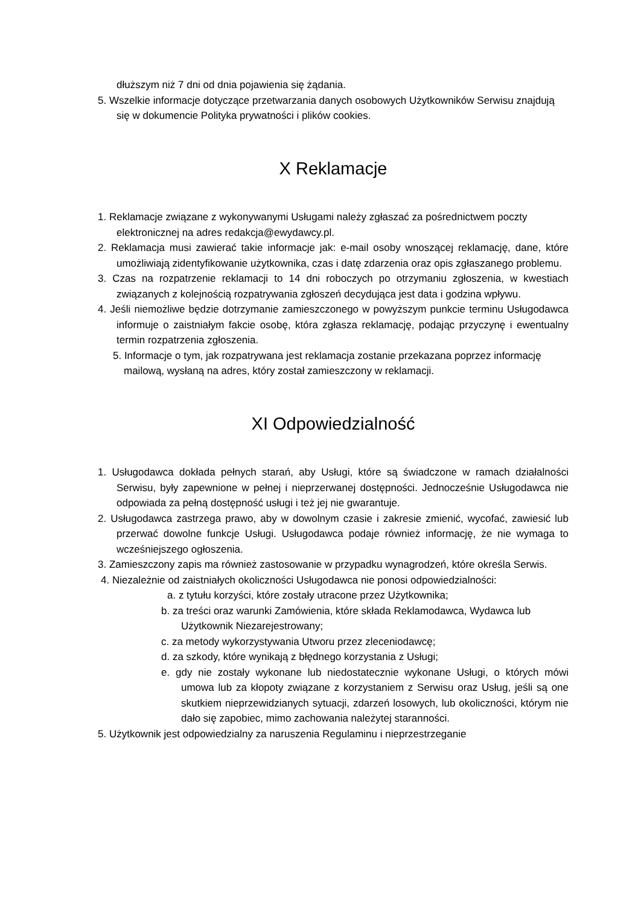dłuższym niż 7 dni od dnia pojawienia się żądania.
5. Wszelkie informacje dotyczące przetwarzania danych osobowych Użytkowników Serwisu znajdują się w dokumencie Polityka prywatności i plików cookies.
X Reklamacje
1. Reklamacje związane z wykonywanymi Usługami należy zgłaszać za pośrednictwem poczty elektronicznej na adres redakcja@ewydawcy.pl.
2. Reklamacja musi zawierać takie informacje jak: e-mail osoby wnoszącej reklamację, dane, które umożliwiają zidentyfikowanie użytkownika, czas i datę zdarzenia oraz opis zgłaszanego problemu.
3. Czas na rozpatrzenie reklamacji to 14 dni roboczych po otrzymaniu zgłoszenia, w kwestiach związanych z kolejnością rozpatrywania zgłoszeń decydująca jest data i godzina wpływu.
4. Jeśli niemożliwe będzie dotrzymanie zamieszczonego w powyższym punkcie terminu Usługodawca informuje o zaistniałym fakcie osobę, która zgłasza reklamację, podając przyczynę i ewentualny termin rozpatrzenia zgłoszenia.
5. Informacje o tym, jak rozpatrywana jest reklamacja zostanie przekazana poprzez informację mailową, wysłaną na adres, który został zamieszczony w reklamacji.
XI Odpowiedzialność
1. Usługodawca dokłada pełnych starań, aby Usługi, które są świadczone w ramach działalności Serwisu, były zapewnione w pełnej i nieprzerwanej dostępności. Jednocześnie Usługodawca nie odpowiada za pełną dostępność usługi i też jej nie gwarantuje.
2. Usługodawca zastrzega prawo, aby w dowolnym czasie i zakresie zmienić, wycofać, zawiesić lub przerwać dowolne funkcje Usługi. Usługodawca podaje również informację, że nie wymaga to wcześniejszego ogłoszenia.
3. Zamieszczony zapis ma również zastosowanie w przypadku wynagrodzeń, które określa Serwis.
4. Niezależnie od zaistniałych okoliczności Usługodawca nie ponosi odpowiedzialności:
a. z tytułu korzyści, które zostały utracone przez Użytkownika;
b. za treści oraz warunki Zamówienia, które składa Reklamodawca, Wydawca lub Użytkownik Niezarejestrowany;
c. za metody wykorzystywania Utworu przez zleceniodawcę;
d. za szkody, które wynikają z błędnego korzystania z Usługi;
e. gdy nie zostały wykonane lub niedostatecznie wykonane Usługi, o których mówi umowa lub za kłopoty związane z korzystaniem z Serwisu oraz Usług, jeśli są one skutkiem nieprzewidzianych sytuacji, zdarzeń losowych, lub okoliczności, którym nie dało się zapobiec, mimo zachowania należytej staranności.
5. Użytkownik jest odpowiedzialny za naruszenia Regulaminu i nieprzestrzeganie